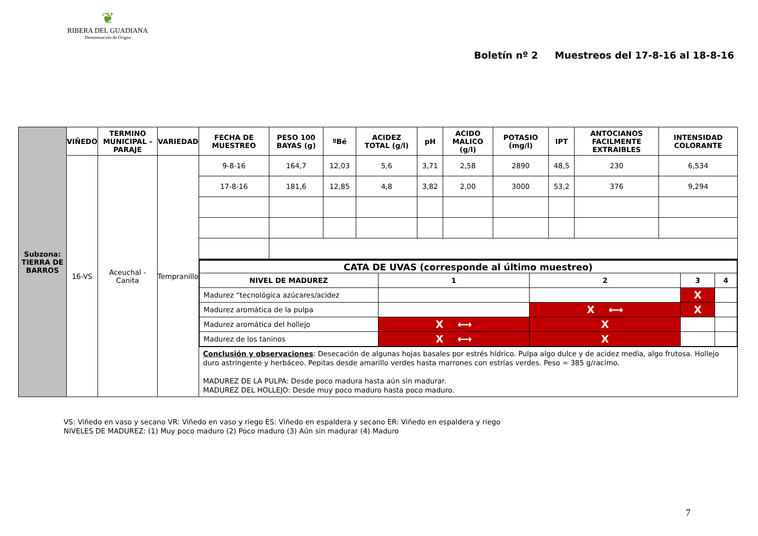❦
RIBERA DEL GUADIANA
Denominación de Origen
Boletín nº 2 Muestreos del 17-8-16 al 18-8-16
| Subzona: TIERRA DE BARROS | VIÑEDO | TERMINO MUNICIPAL - PARAJE | VARIEDAD | FECHA DE MUESTREO | PESO 100 BAYAS (g) | ºBé | ACIDEZ TOTAL (g/l) | pH | ACIDO MALICO (g/l) | POTASIO (mg/l) | IPT | ANTOCIANOS FACILMENTE EXTRAIBLES | INTENSIDAD COLORANTE |
| | 16-VS | Aceuchal - Canita | Tempranillo | 9-8-16 | 164,7 | 12,03 | 5,6 | 3,71 | 2,58 | 2890 | 48,5 | 230 | 6,534 |
| | | | | 17-8-16 | 181,6 | 12,85 | 4,8 | 3,82 | 2,00 | 3000 | 53,2 | 376 | 9,294 |
| | | | | / CATA DE UVAS (corresponde al último muestreo) / / / / / / NIVEL DE MADUREZ / 1 / 2 / 3 / 4 / / Madurez “tecnológica azúcares/acidez / / / X / / / Madurez aromática de la pulpa / / X ⟷ / X / / / Madurez aromática del hollejo / X ⟷ / X / / / / Madurez de los taninos / X ⟷ / X / / / | | | | | | | | | |
| | | | | Conclusión y observaciones : Desecación de algunas hojas basales por estrés hídrico. Pulpa algo dulce y de acidez media, algo frutosa. Hollejo duro astringente y herbáceo. Pepitas desde amarillo verdes hasta marrones con estrías verdes. Peso = 385 g/racimo. MADUREZ DE LA PULPA: Desde poco madura hasta aún sin madurar. MADUREZ DEL HOLLEJO: Desde muy poco maduro hasta poco maduro. | | | | | | | | | |
VS: Viñedo en vaso y secano VR: Viñedo en vaso y riego ES: Viñedo en espaldera y secano ER: Viñedo en espaldera y riego
NIVELES DE MADUREZ: (1) Muy poco maduro (2) Poco maduro (3) Aún sin madurar (4) Maduro
7